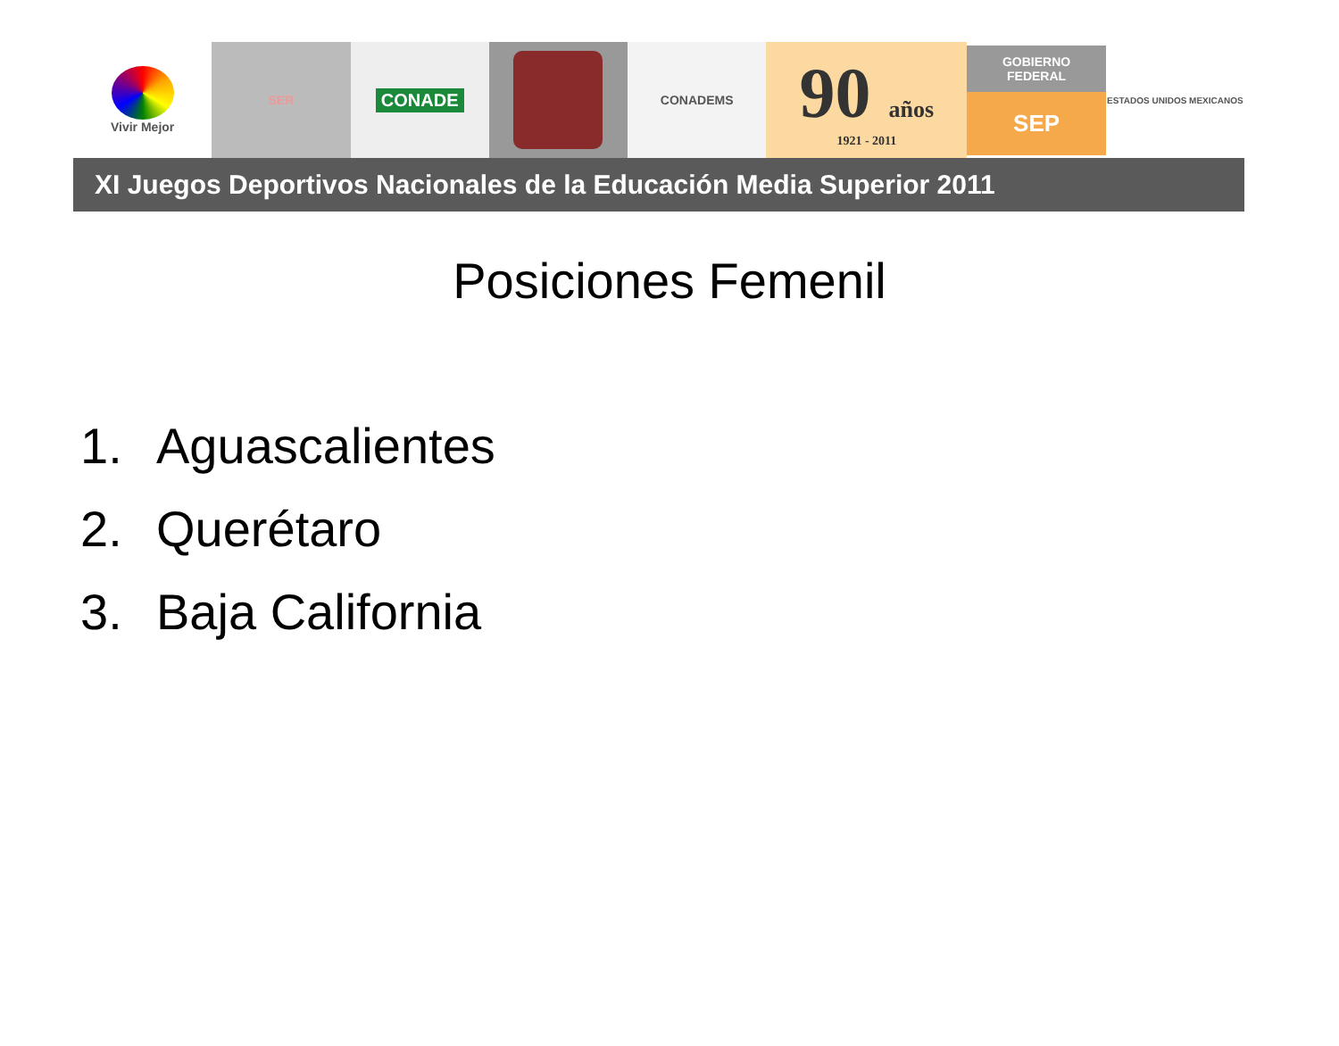Vivir Mejor SER
CONADE
CONADEMS
90 años
1921 - 2011
GOBIERNO
FEDERAL
SEP
ESTADOS UNIDOS MEXICANOS
XI Juegos Deportivos Nacionales de la Educación Media Superior 2011
Posiciones Femenil
1. Aguascalientes
2. Querétaro
3. Baja California